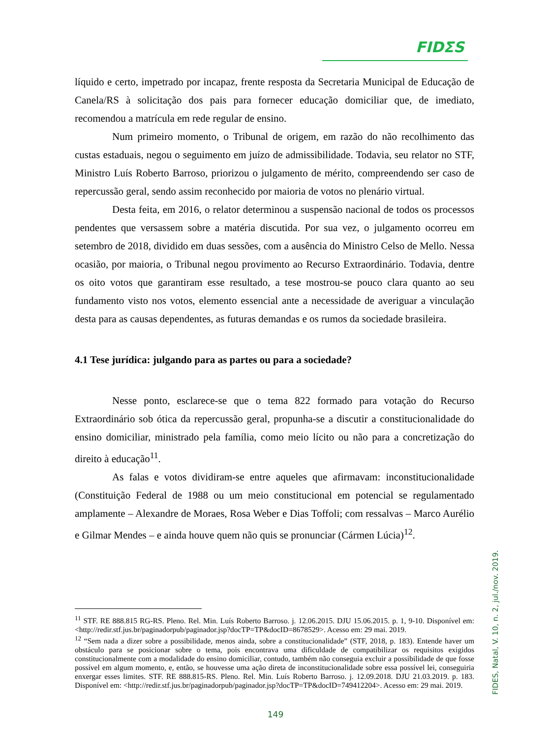FIDΣS
líquido e certo, impetrado por incapaz, frente resposta da Secretaria Municipal de Educação de Canela/RS à solicitação dos pais para fornecer educação domiciliar que, de imediato, recomendou a matrícula em rede regular de ensino.
Num primeiro momento, o Tribunal de origem, em razão do não recolhimento das custas estaduais, negou o seguimento em juízo de admissibilidade. Todavia, seu relator no STF, Ministro Luís Roberto Barroso, priorizou o julgamento de mérito, compreendendo ser caso de repercussão geral, sendo assim reconhecido por maioria de votos no plenário virtual.
Desta feita, em 2016, o relator determinou a suspensão nacional de todos os processos pendentes que versassem sobre a matéria discutida. Por sua vez, o julgamento ocorreu em setembro de 2018, dividido em duas sessões, com a ausência do Ministro Celso de Mello. Nessa ocasião, por maioria, o Tribunal negou provimento ao Recurso Extraordinário. Todavia, dentre os oito votos que garantiram esse resultado, a tese mostrou-se pouco clara quanto ao seu fundamento visto nos votos, elemento essencial ante a necessidade de averiguar a vinculação desta para as causas dependentes, as futuras demandas e os rumos da sociedade brasileira.
4.1 Tese jurídica: julgando para as partes ou para a sociedade?
Nesse ponto, esclarece-se que o tema 822 formado para votação do Recurso Extraordinário sob ótica da repercussão geral, propunha-se a discutir a constitucionalidade do ensino domiciliar, ministrado pela família, como meio lícito ou não para a concretização do direito à educação<sup>11</sup>.
As falas e votos dividiram-se entre aqueles que afirmavam: inconstitucionalidade (Constituição Federal de 1988 ou um meio constitucional em potencial se regulamentado amplamente – Alexandre de Moraes, Rosa Weber e Dias Toffoli; com ressalvas – Marco Aurélio e Gilmar Mendes – e ainda houve quem não quis se pronunciar (Cármen Lúcia)<sup>12</sup>.
<sup>11</sup> STF. RE 888.815 RG-RS. Pleno. Rel. Min. Luís Roberto Barroso. j. 12.06.2015. DJU 15.06.2015. p. 1, 9-10. Disponível em: <http://redir.stf.jus.br/paginadorpub/paginador.jsp?docTP=TP&docID=8678529>. Acesso em: 29 mai. 2019.
<sup>12</sup> “Sem nada a dizer sobre a possibilidade, menos ainda, sobre a constitucionalidade” (STF, 2018, p. 183). Entende haver um obstáculo para se posicionar sobre o tema, pois encontrava uma dificuldade de compatibilizar os requisitos exigidos constitucionalmente com a modalidade do ensino domiciliar, contudo, também não conseguia excluir a possibilidade de que fosse possível em algum momento, e, então, se houvesse uma ação direta de inconstitucionalidade sobre essa possível lei, conseguiria enxergar esses limites. STF. RE 888.815-RS. Pleno. Rel. Min. Luís Roberto Barroso. j. 12.09.2018. DJU 21.03.2019. p. 183. Disponível em: <http://redir.stf.jus.br/paginadorpub/paginador.jsp?docTP=TP&docID=749412204>. Acesso em: 29 mai. 2019.
FIDES, Natal, V. 10, n. 2, jul./nov. 2019.
149